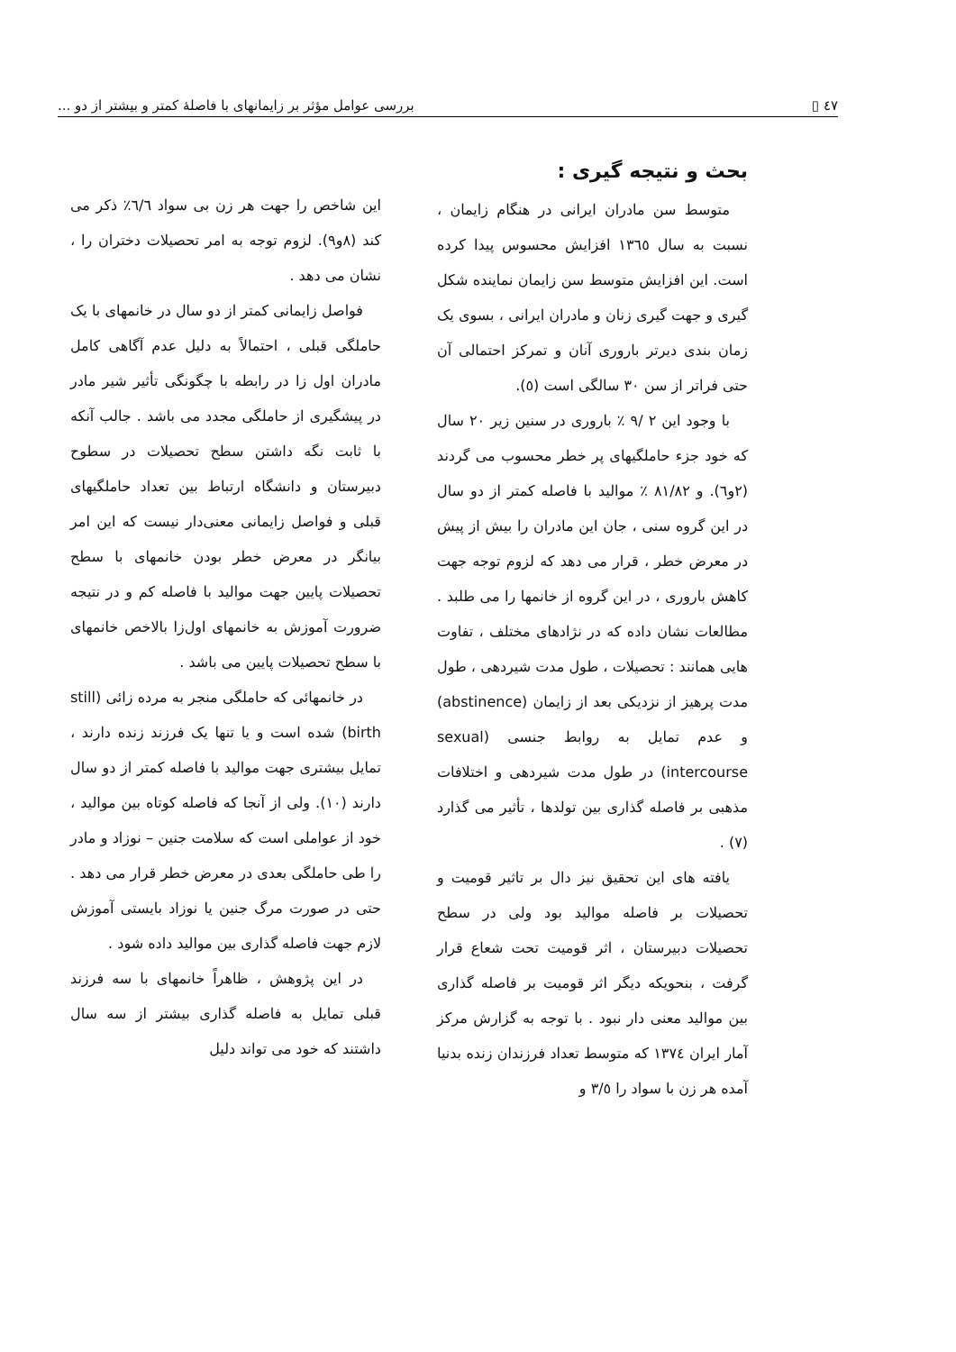٤٧ ▯ بررسی عوامل مؤثر بر زایمانهای با فاصلهٔ کمتر و بیشتر از دو ...
بحث و نتیجه گیری :
متوسط سن مادران ایرانی در هنگام زایمان ، نسبت به سال ۱۳٦٥ افزایش محسوس پیدا کرده است. این افزایش متوسط سن زایمان نماینده شکل گیری و جهت گیری زنان و مادران ایرانی ، بسوی یک زمان بندی دیرتر باروری آنان و تمرکز احتمالی آن حتی فراتر از سن ۳۰ سالگی است (٥).
با وجود این ۲ /۹ ٪ باروری در سنین زیر ۲۰ سال که خود جزء حاملگیهای پر خطر محسوب می گردند (۲و٦). و ۸۱/۸۲ ٪ موالید با فاصله کمتر از دو سال در این گروه سنی ، جان این مادران را بیش از پیش در معرض خطر ، قرار می دهد که لزوم توجه جهت کاهش باروری ، در این گروه از خانمها را می طلبد . مطالعات نشان داده که در نژادهای مختلف ، تفاوت هایی همانند : تحصیلات ، طول مدت شیردهی ، طول مدت پرهیز از نزدیکی بعد از زایمان (abstinence) و عدم تمایل به روابط جنسی (sexual intercourse) در طول مدت شیردهی و اختلافات مذهبی بر فاصله گذاری بین تولدها ، تأثیر می گذارد (۷) .
یافته های این تحقیق نیز دال بر تاثیر قومیت و تحصیلات بر فاصله موالید بود ولی در سطح تحصیلات دبیرستان ، اثر قومیت تحت شعاع قرار گرفت ، بنحویکه دیگر اثر قومیت بر فاصله گذاری بین موالید معنی دار نبود . با توجه به گزارش مرکز آمار ایران ۱۳۷٤ که متوسط تعداد فرزندان زنده بدنیا آمده هر زن با سواد را ۳/٥ و
این شاخص را جهت هر زن بی سواد ٦/٦٪ ذکر می کند (۸و۹). لزوم توجه به امر تحصیلات دختران را ، نشان می دهد .
فواصل زایمانی کمتر از دو سال در خانمهای با یک حاملگی قبلی ، احتمالاً به دلیل عدم آگاهی کامل مادران اول زا در رابطه با چگونگی تأثیر شیر مادر در پیشگیری از حاملگی مجدد می باشد . جالب آنکه با ثابت نگه داشتن سطح تحصیلات در سطوح دبیرستان و دانشگاه ارتباط بین تعداد حاملگیهای قبلی و فواصل زایمانی معنی‌دار نیست که این امر بیانگر در معرض خطر بودن خانمهای با سطح تحصیلات پایین جهت موالید با فاصله کم و در نتیجه ضرورت آموزش به خانمهای اول‌زا بالاخص خانمهای با سطح تحصیلات پایین می باشد .
در خانمهائی که حاملگی منجر به مرده زائی (still birth) شده است و یا تنها یک فرزند زنده دارند ، تمایل بیشتری جهت موالید با فاصله کمتر از دو سال دارند (۱۰). ولی از آنجا که فاصله کوتاه بین موالید ، خود از عواملی است که سلامت جنین – نوزاد و مادر را طی حاملگی بعدی در معرض خطر قرار می دهد . حتی در صورت مرگ جنین یا نوزاد بایستی آموزش لازم جهت فاصله گذاری بین موالید داده شود .
در این پژوهش ، ظاهراً خانمهای با سه فرزند قبلی تمایل به فاصله گذاری بیشتر از سه سال داشتند که خود می تواند دلیل